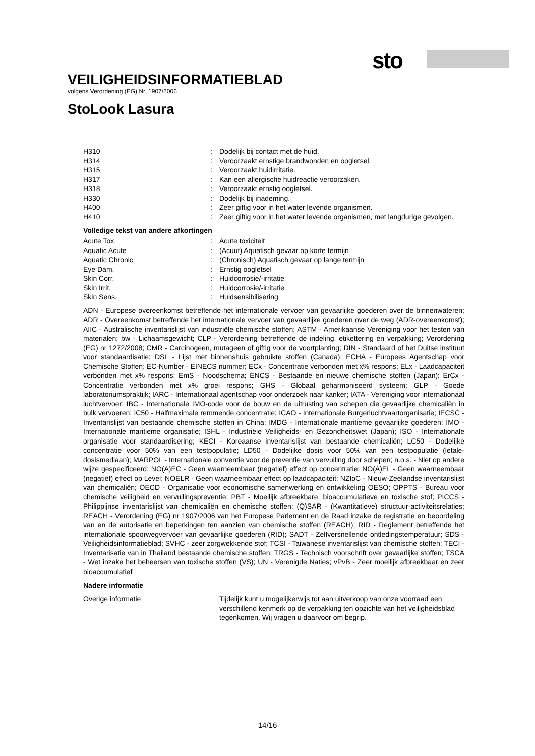sto
VEILIGHEIDSINFORMATIEBLAD
volgens Verordening (EG) Nr. 1907/2006
StoLook Lasura
| H310 | : | Dodelijk bij contact met de huid. |
| H314 | : | Veroorzaakt ernstige brandwonden en oogletsel. |
| H315 | : | Veroorzaakt huidirritatie. |
| H317 | : | Kan een allergische huidreactie veroorzaken. |
| H318 | : | Veroorzaakt ernstig oogletsel. |
| H330 | : | Dodelijk bij inademing. |
| H400 | : | Zeer giftig voor in het water levende organismen. |
| H410 | : | Zeer giftig voor in het water levende organismen, met langdurige gevolgen. |
Volledige tekst van andere afkortingen
| Acute Tox. | : | Acute toxiciteit |
| Aquatic Acute | : | (Acuut) Aquatisch gevaar op korte termijn |
| Aquatic Chronic | : | (Chronisch) Aquatisch gevaar op lange termijn |
| Eye Dam. | : | Ernstig oogletsel |
| Skin Corr. | : | Huidcorrosie/-irritatie |
| Skin Irrit. | : | Huidcorrosie/-irritatie |
| Skin Sens. | : | Huidsensibilisering |
ADN - Europese overeenkomst betreffende het internationale vervoer van gevaarlijke goederen over de binnenwateren; ADR - Overeenkomst betreffende het internationale vervoer van gevaarlijke goederen over de weg (ADR-overeenkomst); AIIC - Australische inventarislijst van industriële chemische stoffen; ASTM - Amerikaanse Vereniging voor het testen van materialen; bw - Lichaamsgewicht; CLP - Verordening betreffende de indeling, etikettering en verpakking; Verordening (EG) nr 1272/2008; CMR - Carcinogeen, mutageen of giftig voor de voortplanting; DIN - Standaard of het Duitse instituut voor standaardisatie; DSL - Lijst met binnenshuis gebruikte stoffen (Canada); ECHA - Europees Agentschap voor Chemische Stoffen; EC-Number - EINECS nummer; ECx - Concentratie verbonden met x% respons; ELx - Laadcapaciteit verbonden met x% respons; EmS - Noodschema; ENCS - Bestaande en nieuwe chemische stoffen (Japan); ErCx - Concentratie verbonden met x% groei respons; GHS - Globaal geharmoniseerd systeem; GLP - Goede laboratoriumspraktijk; IARC - Internationaal agentschap voor onderzoek naar kanker; IATA - Vereniging voor internationaal luchtvervoer; IBC - Internationale IMO-code voor de bouw en de uitrusting van schepen die gevaarlijke chemicaliën in bulk vervoeren; IC50 - Halfmaximale remmende concentratie; ICAO - Internationale Burgerluchtvaartorganisatie; IECSC - Inventarislijst van bestaande chemische stoffen in China; IMDG - Internationale maritieme gevaarlijke goederen; IMO - Internationale maritieme organisatie; ISHL - Industriële Veiligheids- en Gezondheitswet (Japan); ISO - Internationale organisatie voor standaardisering; KECI - Koreaanse inventarislijst van bestaande chemicaliën; LC50 - Dodelijke concentratie voor 50% van een testpopulatie; LD50 - Dodelijke dosis voor 50% van een testpopulatie (letale-dosismediaan); MARPOL - Internationale conventie voor de preventie van vervuiling door schepen; n.o.s. - Niet op andere wijze gespecificeerd; NO(A)EC - Geen waarneembaar (negatief) effect op concentratie; NO(A)EL - Geen waarneembaar (negatief) effect op Level; NOELR - Geen waarneembaar effect op laadcapaciteit; NZIoC - Nieuw-Zeelandse inventarislijst van chemicaliën; OECD - Organisatie voor economische samenwerking en ontwikkeling OESO; OPPTS - Bureau voor chemische veiligheid en vervuilingspreventie; PBT - Moeilijk afbreekbare, bioaccumulatieve en toxische stof; PICCS - Philippijnse inventarislijst van chemicaliën en chemische stoffen; (Q)SAR - (Kwantitatieve) structuur-activiteitsrelaties; REACH - Verordening (EG) nr 1907/2006 van het Europese Parlement en de Raad inzake de registratie en beoordeling van en de autorisatie en beperkingen ten aanzien van chemische stoffen (REACH); RID - Reglement betreffende het internationale spoorwegvervoer van gevaarlijke goederen (RID); SADT - Zelfversnellende ontledingstemperatuur; SDS - Veiligheidsinformatieblad; SVHC - zeer zorgwekkende stof; TCSI - Taiwanese inventarislijst van chemische stoffen; TECI - Inventarisatie van in Thailand bestaande chemische stoffen; TRGS - Technisch voorschrift over gevaarlijke stoffen; TSCA - Wet inzake het beheersen van toxische stoffen (VS); UN - Verenigde Naties; vPvB - Zeer moeilijk afbreekbaar en zeer bioaccumulatief
Nadere informatie
| Overige informatie | | Tijdelijk kunt u mogelijkerwijs tot aan uitverkoop van onze voorraad een verschillend kenmerk op de verpakking ten opzichte van het veiligheidsblad tegenkomen. Wij vragen u daarvoor om begrip. |
14/16